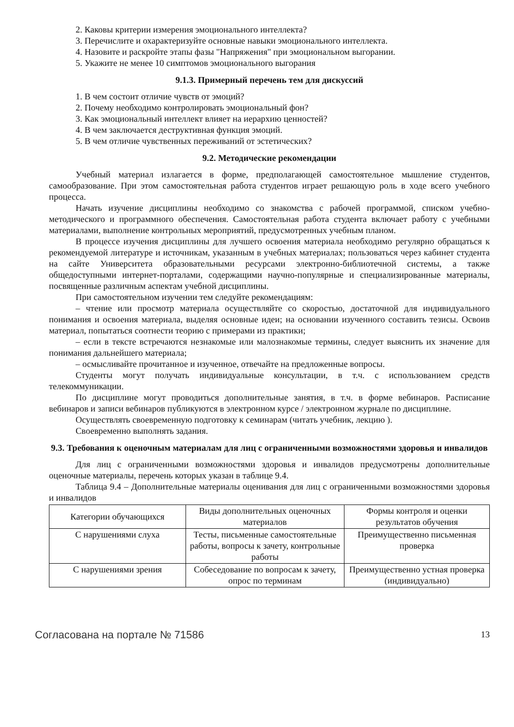2. Каковы критерии измерения эмоционального интеллекта?
3. Перечислите и охарактеризуйте основные навыки эмоционального интеллекта.
4. Назовите и раскройте этапы фазы "Напряжения" при эмоциональном выгорании.
5. Укажите не менее 10 симптомов эмоционального выгорания
9.1.3. Примерный перечень тем для дискуссий
1. В чем состоит отличие чувств от эмоций?
2. Почему необходимо контролировать эмоциональный фон?
3. Как эмоциональный интеллект влияет на иерархию ценностей?
4. В чем заключается деструктивная функция эмоций.
5. В чем отличие чувственных переживаний от эстетических?
9.2. Методические рекомендации
Учебный материал излагается в форме, предполагающей самостоятельное мышление студентов, самообразование. При этом самостоятельная работа студентов играет решающую роль в ходе всего учебного процесса.
Начать изучение дисциплины необходимо со знакомства с рабочей программой, списком учебно-методического и программного обеспечения. Самостоятельная работа студента включает работу с учебными материалами, выполнение контрольных мероприятий, предусмотренных учебным планом.
В процессе изучения дисциплины для лучшего освоения материала необходимо регулярно обращаться к рекомендуемой литературе и источникам, указанным в учебных материалах; пользоваться через кабинет студента на сайте Университета образовательными ресурсами электронно-библиотечной системы, а также общедоступными интернет-порталами, содержащими научно-популярные и специализированные материалы, посвященные различным аспектам учебной дисциплины.
При самостоятельном изучении тем следуйте рекомендациям:
– чтение или просмотр материала осуществляйте со скоростью, достаточной для индивидуального понимания и освоения материала, выделяя основные идеи; на основании изученного составить тезисы. Освоив материал, попытаться соотнести теорию с примерами из практики;
– если в тексте встречаются незнакомые или малознакомые термины, следует выяснить их значение для понимания дальнейшего материала;
– осмысливайте прочитанное и изученное, отвечайте на предложенные вопросы.
Студенты могут получать индивидуальные консультации, в т.ч. с использованием средств телекоммуникации.
По дисциплине могут проводиться дополнительные занятия, в т.ч. в форме вебинаров. Расписание вебинаров и записи вебинаров публикуются в электронном курсе / электронном журнале по дисциплине.
Осуществлять своевременную подготовку к семинарам (читать учебник, лекцию ).
Своевременно выполнять задания.
9.3. Требования к оценочным материалам для лиц с ограниченными возможностями здоровья и инвалидов
Для лиц с ограниченными возможностями здоровья и инвалидов предусмотрены дополнительные оценочные материалы, перечень которых указан в таблице 9.4.
Таблица 9.4 – Дополнительные материалы оценивания для лиц с ограниченными возможностями здоровья и инвалидов
| Категории обучающихся | Виды дополнительных оценочных материалов | Формы контроля и оценки результатов обучения |
| --- | --- | --- |
| С нарушениями слуха | Тесты, письменные самостоятельные работы, вопросы к зачету, контрольные работы | Преимущественно письменная проверка |
| С нарушениями зрения | Собеседование по вопросам к зачету, опрос по терминам | Преимущественно устная проверка (индивидуально) |
Согласована на портале № 71586 13